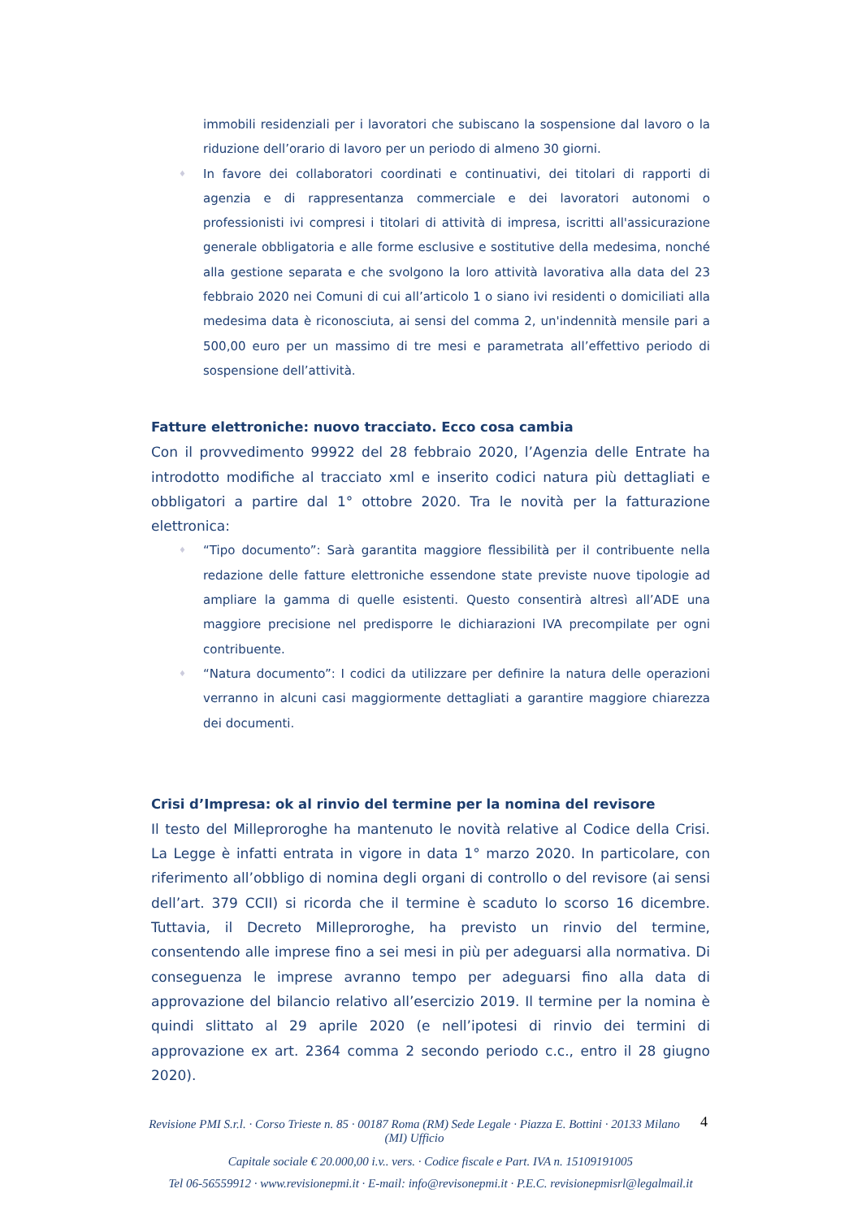immobili residenziali per i lavoratori che subiscano la sospensione dal lavoro o la riduzione dell’orario di lavoro per un periodo di almeno 30 giorni.
♦ In favore dei collaboratori coordinati e continuativi, dei titolari di rapporti di agenzia e di rappresentanza commerciale e dei lavoratori autonomi o professionisti ivi compresi i titolari di attività di impresa, iscritti all'assicurazione generale obbligatoria e alle forme esclusive e sostitutive della medesima, nonché alla gestione separata e che svolgono la loro attività lavorativa alla data del 23 febbraio 2020 nei Comuni di cui all’articolo 1 o siano ivi residenti o domiciliati alla medesima data è riconosciuta, ai sensi del comma 2, un'indennità mensile pari a 500,00 euro per un massimo di tre mesi e parametrata all’effettivo periodo di sospensione dell’attività.
Fatture elettroniche: nuovo tracciato. Ecco cosa cambia
Con il provvedimento 99922 del 28 febbraio 2020, l’Agenzia delle Entrate ha introdotto modifiche al tracciato xml e inserito codici natura più dettagliati e obbligatori a partire dal 1° ottobre 2020. Tra le novità per la fatturazione elettronica:
♦ “Tipo documento”: Sarà garantita maggiore flessibilità per il contribuente nella redazione delle fatture elettroniche essendone state previste nuove tipologie ad ampliare la gamma di quelle esistenti. Questo consentirà altresì all’ADE una maggiore precisione nel predisporre le dichiarazioni IVA precompilate per ogni contribuente.
♦ “Natura documento”: I codici da utilizzare per definire la natura delle operazioni verranno in alcuni casi maggiormente dettagliati a garantire maggiore chiarezza dei documenti.
Crisi d’Impresa: ok al rinvio del termine per la nomina del revisore
Il testo del Milleproroghe ha mantenuto le novità relative al Codice della Crisi. La Legge è infatti entrata in vigore in data 1° marzo 2020. In particolare, con riferimento all’obbligo di nomina degli organi di controllo o del revisore (ai sensi dell’art. 379 CCII) si ricorda che il termine è scaduto lo scorso 16 dicembre. Tuttavia, il Decreto Milleproroghe, ha previsto un rinvio del termine, consentendo alle imprese fino a sei mesi in più per adeguarsi alla normativa. Di conseguenza le imprese avranno tempo per adeguarsi fino alla data di approvazione del bilancio relativo all’esercizio 2019. Il termine per la nomina è quindi slittato al 29 aprile 2020 (e nell’ipotesi di rinvio dei termini di approvazione ex art. 2364 comma 2 secondo periodo c.c., entro il 28 giugno 2020).
4
Revisione PMI S.r.l. · Corso Trieste n. 85 · 00187 Roma (RM) Sede Legale · Piazza E. Bottini · 20133 Milano (MI) Ufficio
Capitale sociale € 20.000,00 i.v.. vers. · Codice fiscale e Part. IVA n. 15109191005
Tel 06-56559912 · www.revisionepmi.it · E-mail: info@revisonepmi.it · P.E.C. revisionepmisrl@legalmail.it